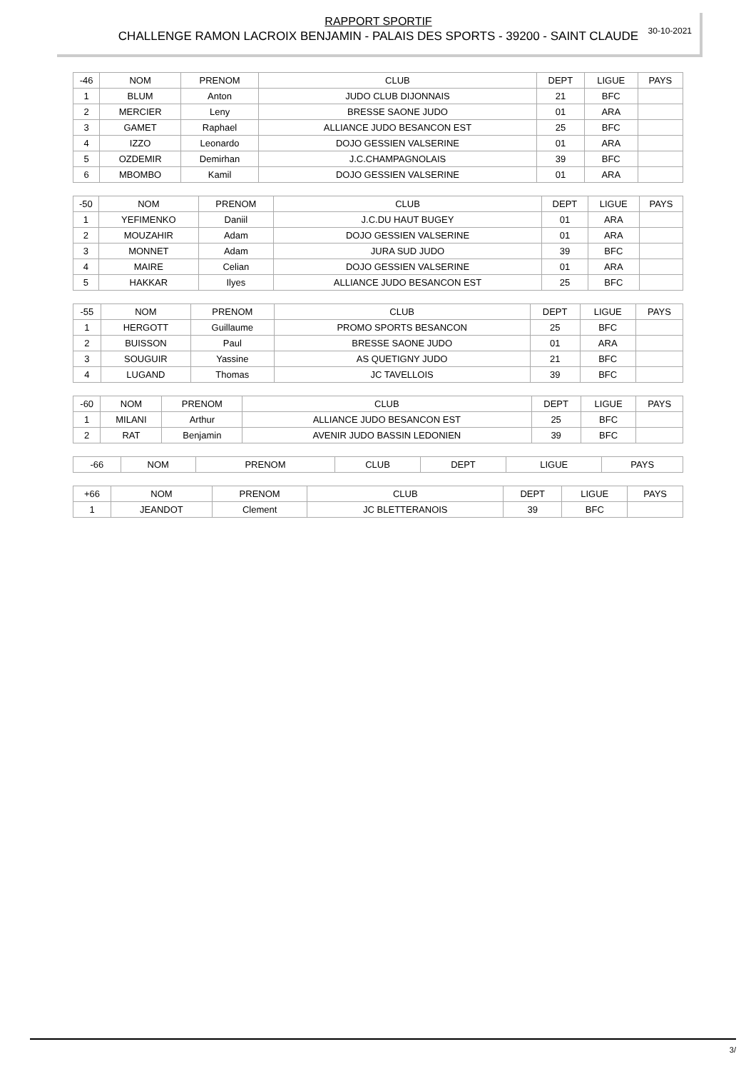30-10-2021
RAPPORT SPORTIF
CHALLENGE RAMON LACROIX BENJAMIN - PALAIS DES SPORTS - 39200 - SAINT CLAUDE
| -46 | NOM | PRENOM | CLUB | DEPT | LIGUE | PAYS |
| --- | --- | --- | --- | --- | --- | --- |
| 1 | BLUM | Anton | JUDO CLUB DIJONNAIS | 21 | BFC | |
| 2 | MERCIER | Leny | BRESSE SAONE JUDO | 01 | ARA | |
| 3 | GAMET | Raphael | ALLIANCE JUDO BESANCON EST | 25 | BFC | |
| 4 | IZZO | Leonardo | DOJO GESSIEN VALSERINE | 01 | ARA | |
| 5 | OZDEMIR | Demirhan | J.C.CHAMPAGNOLAIS | 39 | BFC | |
| 6 | MBOMBO | Kamil | DOJO GESSIEN VALSERINE | 01 | ARA | |
| -50 | NOM | PRENOM | CLUB | DEPT | LIGUE | PAYS |
| --- | --- | --- | --- | --- | --- | --- |
| 1 | YEFIMENKO | Daniil | J.C.DU HAUT BUGEY | 01 | ARA | |
| 2 | MOUZAHIR | Adam | DOJO GESSIEN VALSERINE | 01 | ARA | |
| 3 | MONNET | Adam | JURA SUD JUDO | 39 | BFC | |
| 4 | MAIRE | Celian | DOJO GESSIEN VALSERINE | 01 | ARA | |
| 5 | HAKKAR | Ilyes | ALLIANCE JUDO BESANCON EST | 25 | BFC | |
| -55 | NOM | PRENOM | CLUB | DEPT | LIGUE | PAYS |
| --- | --- | --- | --- | --- | --- | --- |
| 1 | HERGOTT | Guillaume | PROMO SPORTS BESANCON | 25 | BFC | |
| 2 | BUISSON | Paul | BRESSE SAONE JUDO | 01 | ARA | |
| 3 | SOUGUIR | Yassine | AS QUETIGNY JUDO | 21 | BFC | |
| 4 | LUGAND | Thomas | JC TAVELLOIS | 39 | BFC | |
| -60 | NOM | PRENOM | CLUB | DEPT | LIGUE | PAYS |
| --- | --- | --- | --- | --- | --- | --- |
| 1 | MILANI | Arthur | ALLIANCE JUDO BESANCON EST | 25 | BFC | |
| 2 | RAT | Benjamin | AVENIR JUDO BASSIN LEDONIEN | 39 | BFC | |
| -66 | NOM | PRENOM | CLUB | DEPT | LIGUE | PAYS |
| --- | --- | --- | --- | --- | --- | --- |
| +66 | NOM | PRENOM | CLUB | DEPT | LIGUE | PAYS |
| --- | --- | --- | --- | --- | --- | --- |
| 1 | JEANDOT | Clement | JC BLETTERANOIS | 39 | BFC | |
3/